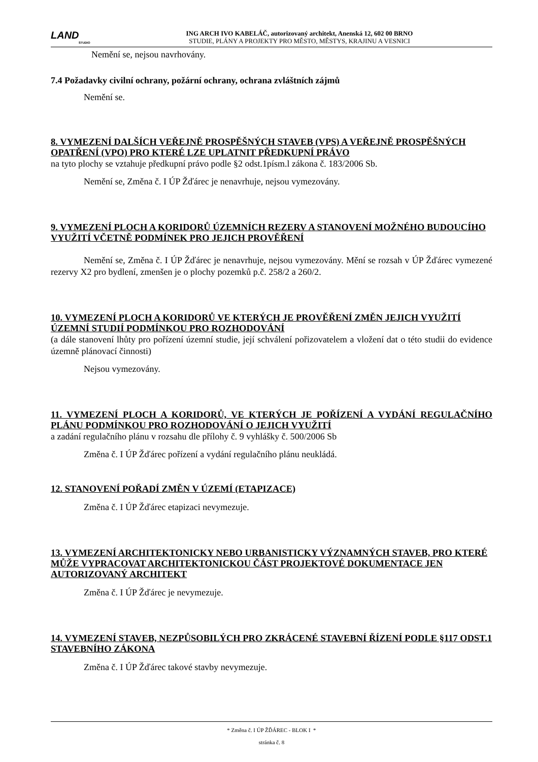LAND
STUDIO
ING ARCH IVO KABELÁČ, autorizovaný architekt, Anenská 12, 602 00 BRNO
STUDIE, PLÁNY A PROJEKTY PRO MĚSTO, MĚSTYS, KRAJINU A VESNICI
Nemění se, nejsou navrhovány.
7.4 Požadavky civilní ochrany, požární ochrany, ochrana zvláštních zájmů
Nemění se.
8. VYMEZENÍ DALŠÍCH VEŘEJNĚ PROSPĚŠNÝCH STAVEB (VPS) A VEŘEJNĚ PROSPĚŠNÝCH OPATŘENÍ (VPO) PRO KTERÉ LZE UPLATNIT PŘEDKUPNÍ PRÁVO
na tyto plochy se vztahuje předkupní právo podle §2 odst.1písm.l zákona č. 183/2006 Sb.
Nemění se, Změna č. I ÚP Žďárec je nenavrhuje, nejsou vymezovány.
9. VYMEZENÍ PLOCH A KORIDORŮ ÚZEMNÍCH REZERV A STANOVENÍ MOŽNÉHO BUDOUCÍHO VYUŽITÍ VČETNĚ PODMÍNEK PRO JEJICH PROVĚŘENÍ
Nemění se, Změna č. I ÚP Žďárec je nenavrhuje, nejsou vymezovány. Mění se rozsah v ÚP Žďárec vymezené rezervy X2 pro bydlení, zmenšen je o plochy pozemků p.č. 258/2 a 260/2.
10. VYMEZENÍ PLOCH A KORIDORŮ VE KTERÝCH JE PROVĚŘENÍ ZMĚN JEJICH VYUŽITÍ ÚZEMNÍ STUDIÍ PODMÍNKOU PRO ROZHODOVÁNÍ
(a dále stanovení lhůty pro pořízení územní studie, její schválení pořizovatelem a vložení dat o této studii do evidence územně plánovací činnosti)
Nejsou vymezovány.
11. VYMEZENÍ PLOCH A KORIDORŮ, VE KTERÝCH JE POŘÍZENÍ A VYDÁNÍ REGULAČNÍHO PLÁNU PODMÍNKOU PRO ROZHODOVÁNÍ O JEJICH VYUŽITÍ
a zadání regulačního plánu v rozsahu dle přílohy č. 9 vyhlášky č. 500/2006 Sb
Změna č. I ÚP Žďárec pořízení a vydání regulačního plánu neukládá.
12. STANOVENÍ POŘADÍ ZMĚN V ÚZEMÍ (ETAPIZACE)
Změna č. I ÚP Žďárec etapizaci nevymezuje.
13. VYMEZENÍ ARCHITEKTONICKY NEBO URBANISTICKY VÝZNAMNÝCH STAVEB, PRO KTERÉ MŮŽE VYPRACOVAT ARCHITEKTONICKOU ČÁST PROJEKTOVÉ DOKUMENTACE JEN AUTORIZOVANÝ ARCHITEKT
Změna č. I ÚP Žďárec je nevymezuje.
14. VYMEZENÍ STAVEB, NEZPŮSOBILÝCH PRO ZKRÁCENÉ STAVEBNÍ ŘÍZENÍ PODLE §117 ODST.1 STAVEBNÍHO ZÁKONA
Změna č. I ÚP Žďárec takové stavby nevymezuje.
* Změna č. I ÚP ŽĎÁREC - BLOK I *
stránka č. 8